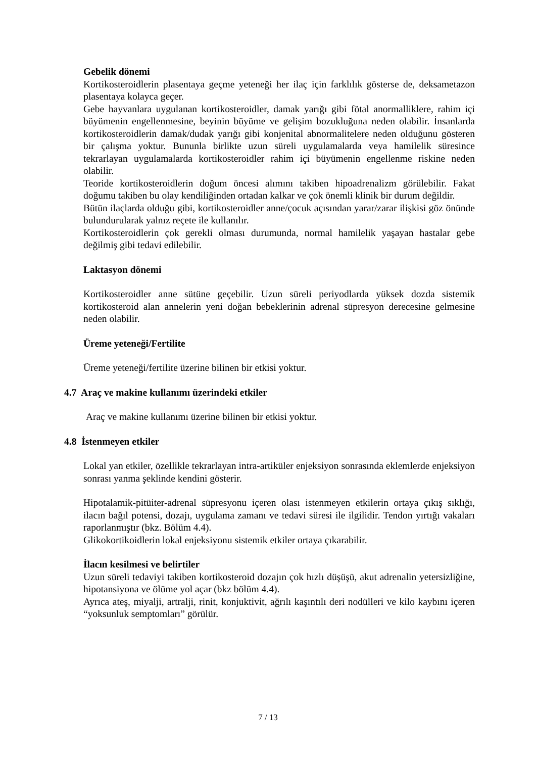Gebelik dönemi
Kortikosteroidlerin plasentaya geçme yeteneği her ilaç için farklılık gösterse de, deksametazon plasentaya kolayca geçer.
Gebe hayvanlara uygulanan kortikosteroidler, damak yarığı gibi fötal anormalliklere, rahim içi büyümenin engellenmesine, beyinin büyüme ve gelişim bozukluğuna neden olabilir. İnsanlarda kortikosteroidlerin damak/dudak yarığı gibi konjenital abnormalitelere neden olduğunu gösteren bir çalışma yoktur. Bununla birlikte uzun süreli uygulamalarda veya hamilelik süresince tekrarlayan uygulamalarda kortikosteroidler rahim içi büyümenin engellenme riskine neden olabilir.
Teoride kortikosteroidlerin doğum öncesi alımını takiben hipoadrenalizm görülebilir. Fakat doğumu takiben bu olay kendiliğinden ortadan kalkar ve çok önemli klinik bir durum değildir.
Bütün ilaçlarda olduğu gibi, kortikosteroidler anne/çocuk açısından yarar/zarar ilişkisi göz önünde bulundurularak yalnız reçete ile kullanılır.
Kortikosteroidlerin çok gerekli olması durumunda, normal hamilelik yaşayan hastalar gebe değilmiş gibi tedavi edilebilir.
Laktasyon dönemi
Kortikosteroidler anne sütüne geçebilir. Uzun süreli periyodlarda yüksek dozda sistemik kortikosteroid alan annelerin yeni doğan bebeklerinin adrenal süpresyon derecesine gelmesine neden olabilir.
Üreme yeteneği/Fertilite
Üreme yeteneği/fertilite üzerine bilinen bir etkisi yoktur.
4.7 Araç ve makine kullanımı üzerindeki etkiler
Araç ve makine kullanımı üzerine bilinen bir etkisi yoktur.
4.8 İstenmeyen etkiler
Lokal yan etkiler, özellikle tekrarlayan intra-artiküler enjeksiyon sonrasında eklemlerde enjeksiyon sonrası yanma şeklinde kendini gösterir.
Hipotalamik-pitüiter-adrenal süpresyonu içeren olası istenmeyen etkilerin ortaya çıkış sıklığı, ilacın bağıl potensi, dozajı, uygulama zamanı ve tedavi süresi ile ilgilidir. Tendon yırtığı vakaları raporlanmıştır (bkz. Bölüm 4.4).
Glikokortikoidlerin lokal enjeksiyonu sistemik etkiler ortaya çıkarabilir.
İlacın kesilmesi ve belirtiler
Uzun süreli tedaviyi takiben kortikosteroid dozajın çok hızlı düşüşü, akut adrenalin yetersizliğine, hipotansiyona ve ölüme yol açar (bkz bölüm 4.4).
Ayrıca ateş, miyalji, artralji, rinit, konjuktivit, ağrılı kaşıntılı deri nodülleri ve kilo kaybını içeren “yoksunluk semptomları” görülür.
7 / 13